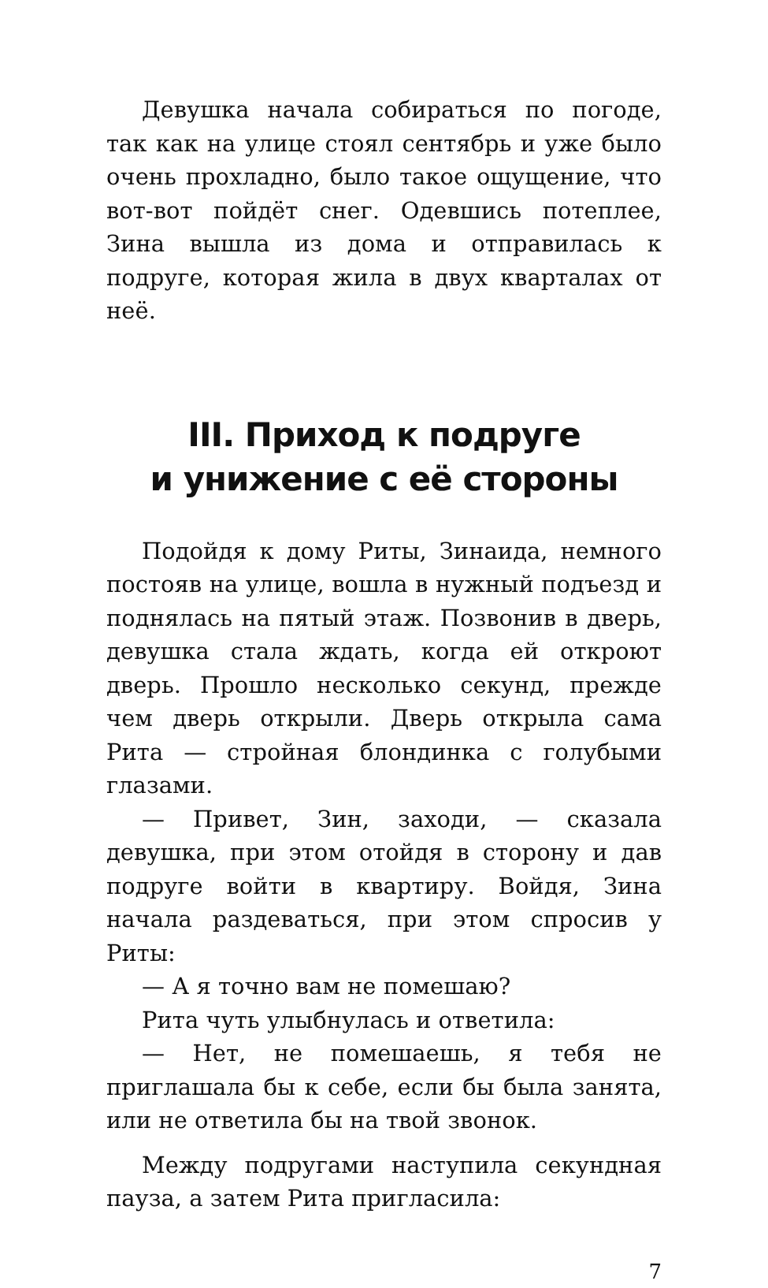Девушка начала собираться по погоде, так как на улице стоял сентябрь и уже было очень прохладно, было такое ощущение, что вот-вот пойдёт снег. Одевшись потеплее, Зина вышла из дома и отправилась к подруге, которая жила в двух кварталах от неё.
III. Приход к подруге
и унижение с её стороны
Подойдя к дому Риты, Зинаида, немного постояв на улице, вошла в нужный подъезд и поднялась на пятый этаж. Позвонив в дверь, девушка стала ждать, когда ей откроют дверь. Прошло несколько секунд, прежде чем дверь открыли. Дверь открыла сама Рита — стройная блондинка с голубыми глазами.
— Привет, Зин, заходи, — сказала девушка, при этом отойдя в сторону и дав подруге войти в квартиру. Войдя, Зина начала раздеваться, при этом спросив у Риты:
— А я точно вам не помешаю?
Рита чуть улыбнулась и ответила:
— Нет, не помешаешь, я тебя не приглашала бы к себе, если бы была занята, или не ответила бы на твой звонок.
Между подругами наступила секундная пауза, а затем Рита пригласила:
7